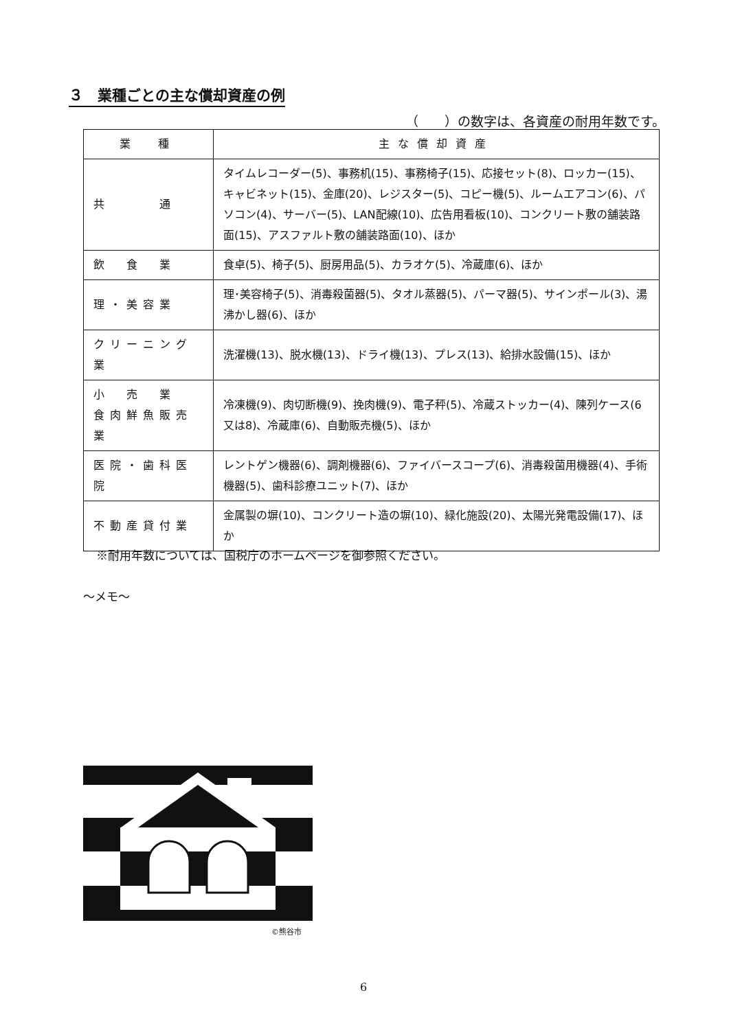３　業種ごとの主な償却資産の例
（　　）の数字は、各資産の耐用年数です。
| 業 種 | 主な償却資産 |
| --- | --- |
| 共 通 | タイムレコーダー(5)、事務机(15)、事務椅子(15)、応接セット(8)、ロッカー(15)、キャビネット(15)、金庫(20)、レジスター(5)、コピー機(5)、ルームエアコン(6)、パソコン(4)、サーバー(5)、LAN配線(10)、広告用看板(10)、コンクリート敷の舗装路面(15)、アスファルト敷の舗装路面(10)、ほか |
| 飲 食 業 | 食卓(5)、椅子(5)、厨房用品(5)、カラオケ(5)、冷蔵庫(6)、ほか |
| 理・美容業 | 理･美容椅子(5)、消毒殺菌器(5)、タオル蒸器(5)、パーマ器(5)、サインポール(3)、湯沸かし器(6)、ほか |
| クリーニング業 | 洗濯機(13)、脱水機(13)、ドライ機(13)、プレス(13)、給排水設備(15)、ほか |
| 小 売 業 食肉鮮魚販売業 | 冷凍機(9)、肉切断機(9)、挽肉機(9)、電子秤(5)、冷蔵ストッカー(4)、陳列ケース(6又は8)、冷蔵庫(6)、自動販売機(5)、ほか |
| 医院・歯科医院 | レントゲン機器(6)、調剤機器(6)、ファイバースコープ(6)、消毒殺菌用機器(4)、手術機器(5)、歯科診療ユニット(7)、ほか |
| 不動産貸付業 | 金属製の塀(10)、コンクリート造の塀(10)、緑化施設(20)、太陽光発電設備(17)、ほか |
※耐用年数については、国税庁のホームページを御参照ください。
～メモ～
©熊谷市
6